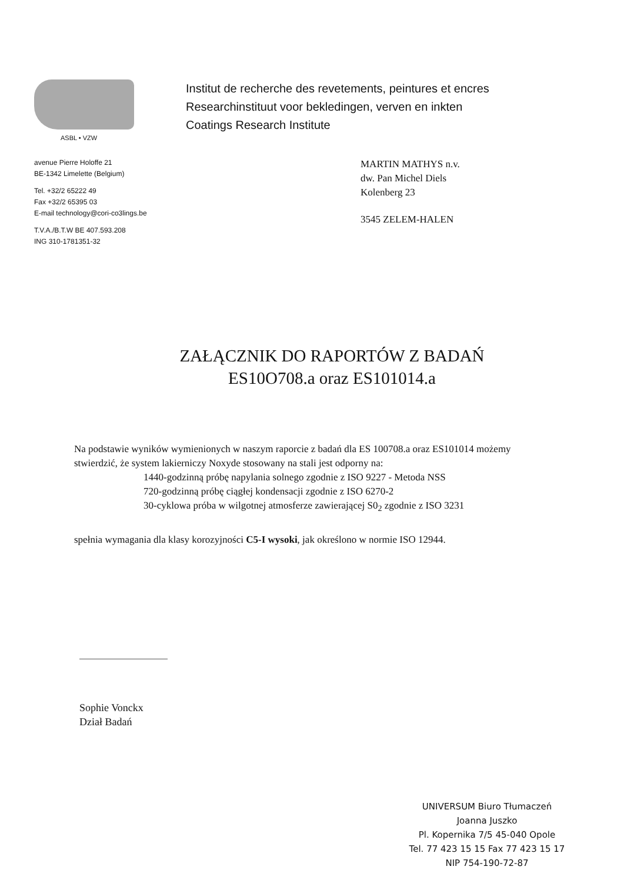ASBL • VZW
Institut de recherche des revetements, peintures et encres
Researchinstituut voor bekledingen, verven en inkten
Coatings Research Institute
avenue Pierre Holoffe 21
BE-1342 Limelette (Belgium)
Tel. +32/2 65222 49
Fax +32/2 65395 03
E-mail technology@cori-co3lings.be
T.V.A./B.T.W BE 407.593.208
ING 310-1781351-32
MARTIN MATHYS n.v.
dw. Pan Michel Diels
Kolenberg 23
3545 ZELEM-HALEN
ZAŁĄCZNIK DO RAPORTÓW Z BADAŃ
ES10O708.a oraz ES101014.a
Na podstawie wyników wymienionych w naszym raporcie z badań dla ES 100708.a oraz ES101014 możemy stwierdzić, że system lakierniczy Noxyde stosowany na stali jest odporny na:
1440-godzinną próbę napylania solnego zgodnie z ISO 9227 - Metoda NSS
720-godzinną próbę ciągłej kondensacji zgodnie z ISO 6270-2
30-cyklowa próba w wilgotnej atmosferze zawierającej S0<sub>2</sub> zgodnie z ISO 3231
spełnia wymagania dla klasy korozyjności C5-I wysoki, jak określono w normie ISO 12944.
Sophie Vonckx
Dział Badań
UNIVERSUM Biuro Tłumaczeń
Joanna Juszko
Pl. Kopernika 7/5 45-040 Opole
Tel. 77 423 15 15 Fax 77 423 15 17
NIP 754-190-72-87